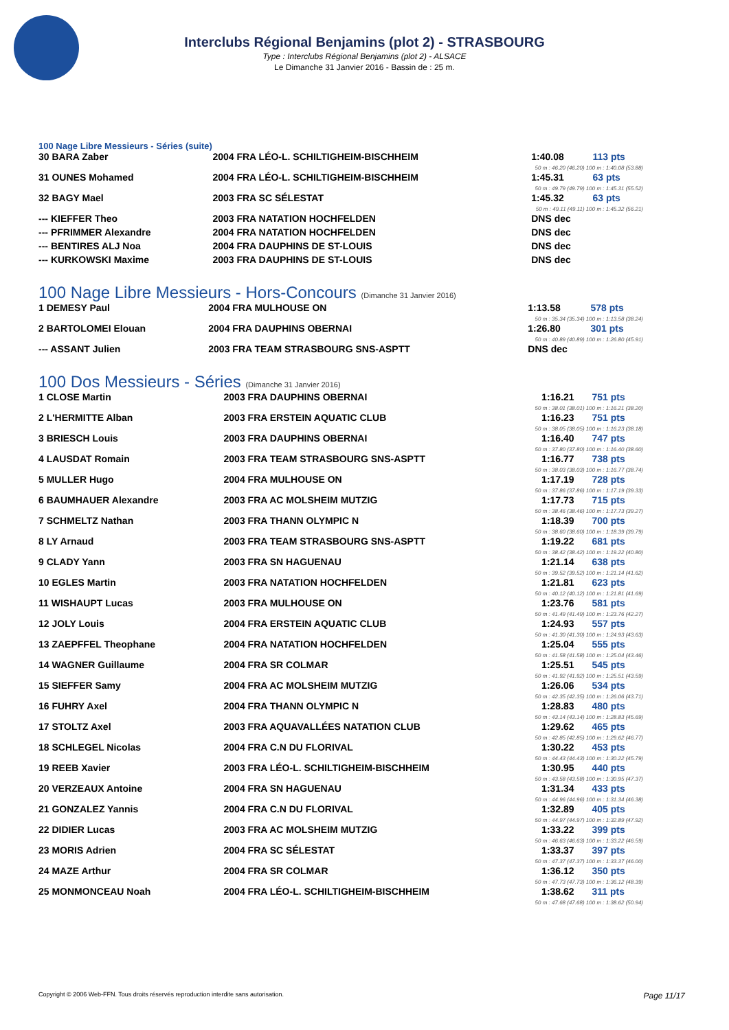Interclubs Régional Benjamins (plot 2) - STRASBOURG
Type : Interclubs Régional Benjamins (plot 2) - ALSACE
Le Dimanche 31 Janvier 2016 - Bassin de : 25 m.
100 Nage Libre Messieurs - Séries (suite)
| 30 BARA Zaber | 2004 FRA LÉO-L. SCHILTIGHEIM-BISCHHEIM | 1:40.08 | 113 pts |
| 50 m : 46.20 (46.20) 100 m : 1:40.08 (53.88) | | | |
| 31 OUNES Mohamed | 2004 FRA LÉO-L. SCHILTIGHEIM-BISCHHEIM | 1:45.31 | 63 pts |
| 50 m : 49.79 (49.79) 100 m : 1:45.31 (55.52) | | | |
| 32 BAGY Mael | 2003 FRA SC SÉLESTAT | 1:45.32 | 63 pts |
| 50 m : 49.11 (49.11) 100 m : 1:45.32 (56.21) | | | |
| --- KIEFFER Theo | 2003 FRA NATATION HOCHFELDEN | DNS dec | |
| --- PFRIMMER Alexandre | 2004 FRA NATATION HOCHFELDEN | DNS dec | |
| --- BENTIRES ALJ Noa | 2004 FRA DAUPHINS DE ST-LOUIS | DNS dec | |
| --- KURKOWSKI Maxime | 2003 FRA DAUPHINS DE ST-LOUIS | DNS dec | |
100 Nage Libre Messieurs - Hors-Concours (Dimanche 31 Janvier 2016)
| 1 DEMESY Paul | 2004 FRA MULHOUSE ON | 1:13.58 | 578 pts |
| 50 m : 35.34 (35.34) 100 m : 1:13.58 (38.24) | | | |
| 2 BARTOLOMEI Elouan | 2004 FRA DAUPHINS OBERNAI | 1:26.80 | 301 pts |
| 50 m : 40.89 (40.89) 100 m : 1:26.80 (45.91) | | | |
| --- ASSANT Julien | 2003 FRA TEAM STRASBOURG SNS-ASPTT | DNS dec | |
100 Dos Messieurs - Séries (Dimanche 31 Janvier 2016)
| 1 CLOSE Martin | 2003 FRA DAUPHINS OBERNAI | 1:16.21 | 751 pts |
| 50 m : 38.01 (38.01) 100 m : 1:16.21 (38.20) | | | |
| 2 L'HERMITTE Alban | 2003 FRA ERSTEIN AQUATIC CLUB | 1:16.23 | 751 pts |
| 50 m : 38.05 (38.05) 100 m : 1:16.23 (38.18) | | | |
| 3 BRIESCH Louis | 2003 FRA DAUPHINS OBERNAI | 1:16.40 | 747 pts |
| 50 m : 37.80 (37.80) 100 m : 1:16.40 (38.60) | | | |
| 4 LAUSDAT Romain | 2003 FRA TEAM STRASBOURG SNS-ASPTT | 1:16.77 | 738 pts |
| 50 m : 38.03 (38.03) 100 m : 1:16.77 (38.74) | | | |
| 5 MULLER Hugo | 2004 FRA MULHOUSE ON | 1:17.19 | 728 pts |
| 50 m : 37.86 (37.86) 100 m : 1:17.19 (39.33) | | | |
| 6 BAUMHAUER Alexandre | 2003 FRA AC MOLSHEIM MUTZIG | 1:17.73 | 715 pts |
| 50 m : 38.46 (38.46) 100 m : 1:17.73 (39.27) | | | |
| 7 SCHMELTZ Nathan | 2003 FRA THANN OLYMPIC N | 1:18.39 | 700 pts |
| 50 m : 38.60 (38.60) 100 m : 1:18.39 (39.79) | | | |
| 8 LY Arnaud | 2003 FRA TEAM STRASBOURG SNS-ASPTT | 1:19.22 | 681 pts |
| 50 m : 38.42 (38.42) 100 m : 1:19.22 (40.80) | | | |
| 9 CLADY Yann | 2003 FRA SN HAGUENAU | 1:21.14 | 638 pts |
| 50 m : 39.52 (39.52) 100 m : 1:21.14 (41.62) | | | |
| 10 EGLES Martin | 2003 FRA NATATION HOCHFELDEN | 1:21.81 | 623 pts |
| 50 m : 40.12 (40.12) 100 m : 1:21.81 (41.69) | | | |
| 11 WISHAUPT Lucas | 2003 FRA MULHOUSE ON | 1:23.76 | 581 pts |
| 50 m : 41.49 (41.49) 100 m : 1:23.76 (42.27) | | | |
| 12 JOLY Louis | 2004 FRA ERSTEIN AQUATIC CLUB | 1:24.93 | 557 pts |
| 50 m : 41.30 (41.30) 100 m : 1:24.93 (43.63) | | | |
| 13 ZAEPFFEL Theophane | 2004 FRA NATATION HOCHFELDEN | 1:25.04 | 555 pts |
| 50 m : 41.58 (41.58) 100 m : 1:25.04 (43.46) | | | |
| 14 WAGNER Guillaume | 2004 FRA SR COLMAR | 1:25.51 | 545 pts |
| 50 m : 41.92 (41.92) 100 m : 1:25.51 (43.59) | | | |
| 15 SIEFFER Samy | 2004 FRA AC MOLSHEIM MUTZIG | 1:26.06 | 534 pts |
| 50 m : 42.35 (42.35) 100 m : 1:26.06 (43.71) | | | |
| 16 FUHRY Axel | 2004 FRA THANN OLYMPIC N | 1:28.83 | 480 pts |
| 50 m : 43.14 (43.14) 100 m : 1:28.83 (45.69) | | | |
| 17 STOLTZ Axel | 2003 FRA AQUAVALLÉES NATATION CLUB | 1:29.62 | 465 pts |
| 50 m : 42.85 (42.85) 100 m : 1:29.62 (46.77) | | | |
| 18 SCHLEGEL Nicolas | 2004 FRA C.N DU FLORIVAL | 1:30.22 | 453 pts |
| 50 m : 44.43 (44.43) 100 m : 1:30.22 (45.79) | | | |
| 19 REEB Xavier | 2003 FRA LÉO-L. SCHILTIGHEIM-BISCHHEIM | 1:30.95 | 440 pts |
| 50 m : 43.58 (43.58) 100 m : 1:30.95 (47.37) | | | |
| 20 VERZEAUX Antoine | 2004 FRA SN HAGUENAU | 1:31.34 | 433 pts |
| 50 m : 44.96 (44.96) 100 m : 1:31.34 (46.38) | | | |
| 21 GONZALEZ Yannis | 2004 FRA C.N DU FLORIVAL | 1:32.89 | 405 pts |
| 50 m : 44.97 (44.97) 100 m : 1:32.89 (47.92) | | | |
| 22 DIDIER Lucas | 2003 FRA AC MOLSHEIM MUTZIG | 1:33.22 | 399 pts |
| 50 m : 46.63 (46.63) 100 m : 1:33.22 (46.59) | | | |
| 23 MORIS Adrien | 2004 FRA SC SÉLESTAT | 1:33.37 | 397 pts |
| 50 m : 47.37 (47.37) 100 m : 1:33.37 (46.00) | | | |
| 24 MAZE Arthur | 2004 FRA SR COLMAR | 1:36.12 | 350 pts |
| 50 m : 47.73 (47.73) 100 m : 1:36.12 (48.39) | | | |
| 25 MONMONCEAU Noah | 2004 FRA LÉO-L. SCHILTIGHEIM-BISCHHEIM | 1:38.62 | 311 pts |
| 50 m : 47.68 (47.68) 100 m : 1:38.62 (50.94) | | | |
Copyright © 2006 Web-FFN. Tous droits réservés reproduction interdite sans autorisation. Page 11/17